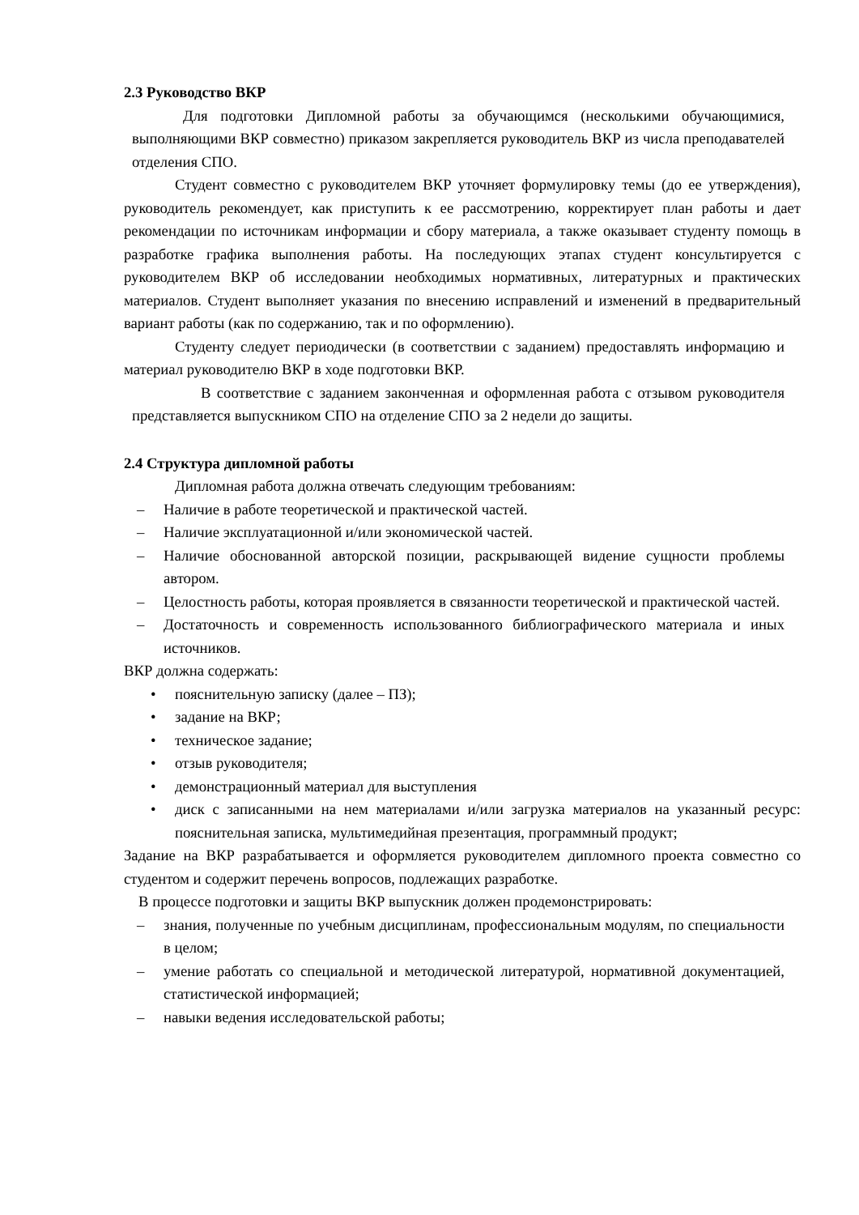2.3 Руководство ВКР
Для подготовки Дипломной работы за обучающимся (несколькими обучающимися, выполняющими ВКР совместно) приказом закрепляется руководитель ВКР из числа преподавателей отделения СПО.
Студент совместно с руководителем ВКР уточняет формулировку темы (до ее утверждения), руководитель рекомендует, как приступить к ее рассмотрению, корректирует план работы и дает рекомендации по источникам информации и сбору материала, а также оказывает студенту помощь в разработке графика выполнения работы. На последующих этапах студент консультируется с руководителем ВКР об исследовании необходимых нормативных, литературных и практических материалов. Студент выполняет указания по внесению исправлений и изменений в предварительный вариант работы (как по содержанию, так и по оформлению).
Студенту следует периодически (в соответствии с заданием) предоставлять информацию и материал руководителю ВКР в ходе подготовки ВКР.
В соответствие с заданием законченная и оформленная работа с отзывом руководителя представляется выпускником СПО на отделение СПО за 2 недели до защиты.
2.4 Структура дипломной работы
Дипломная работа должна отвечать следующим требованиям:
– Наличие в работе теоретической и практической частей.
– Наличие эксплуатационной и/или экономической частей.
– Наличие обоснованной авторской позиции, раскрывающей видение сущности проблемы автором.
– Целостность работы, которая проявляется в связанности теоретической и практической частей.
– Достаточность и современность использованного библиографического материала и иных источников.
ВКР должна содержать:
• пояснительную записку (далее – ПЗ);
• задание на ВКР;
• техническое задание;
• отзыв руководителя;
• демонстрационный материал для выступления
• диск с записанными на нем материалами и/или загрузка материалов на указанный ресурс: пояснительная записка, мультимедийная презентация, программный продукт;
Задание на ВКР разрабатывается и оформляется руководителем дипломного проекта совместно со студентом и содержит перечень вопросов, подлежащих разработке.
В процессе подготовки и защиты ВКР выпускник должен продемонстрировать:
– знания, полученные по учебным дисциплинам, профессиональным модулям, по специальности в целом;
– умение работать со специальной и методической литературой, нормативной документацией, статистической информацией;
– навыки ведения исследовательской работы;